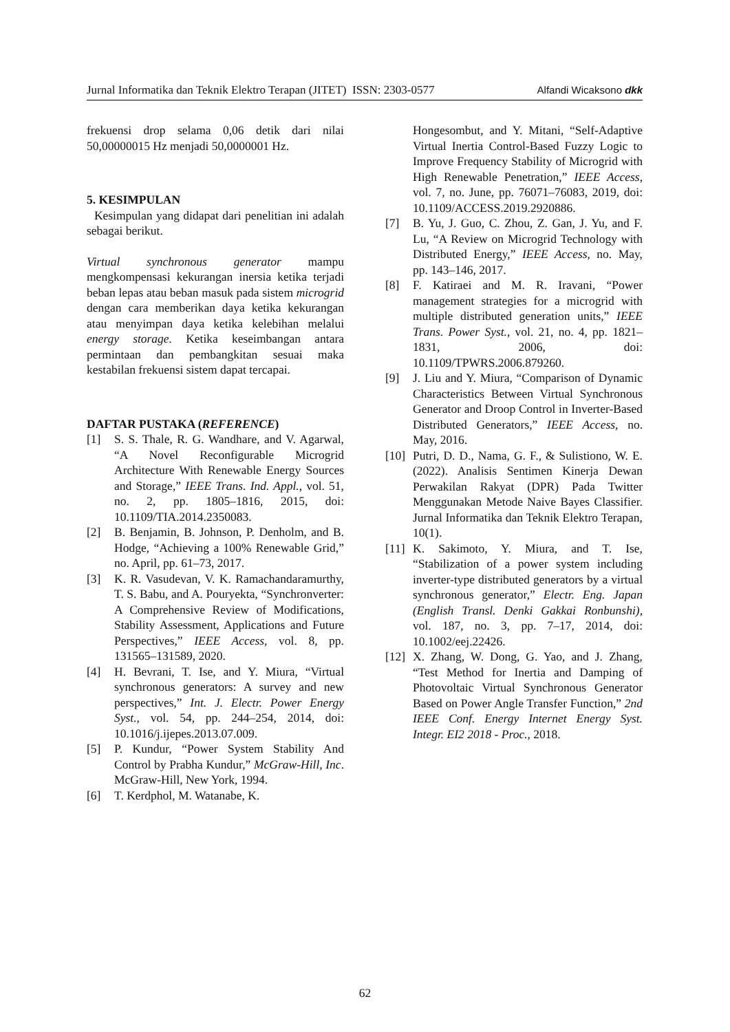Jurnal Informatika dan Teknik Elektro Terapan (JITET) ISSN: 2303-0577 Alfandi Wicaksono dkk
frekuensi drop selama 0,06 detik dari nilai 50,00000015 Hz menjadi 50,0000001 Hz.
5. KESIMPULAN
Kesimpulan yang didapat dari penelitian ini adalah sebagai berikut.
Virtual synchronous generator mampu mengkompensasi kekurangan inersia ketika terjadi beban lepas atau beban masuk pada sistem microgrid dengan cara memberikan daya ketika kekurangan atau menyimpan daya ketika kelebihan melalui energy storage. Ketika keseimbangan antara permintaan dan pembangkitan sesuai maka kestabilan frekuensi sistem dapat tercapai.
DAFTAR PUSTAKA (REFERENCE)
[1] S. S. Thale, R. G. Wandhare, and V. Agarwal, “A Novel Reconfigurable Microgrid Architecture With Renewable Energy Sources and Storage,” IEEE Trans. Ind. Appl., vol. 51, no. 2, pp. 1805–1816, 2015, doi: 10.1109/TIA.2014.2350083.
[2] B. Benjamin, B. Johnson, P. Denholm, and B. Hodge, “Achieving a 100% Renewable Grid,” no. April, pp. 61–73, 2017.
[3] K. R. Vasudevan, V. K. Ramachandaramurthy, T. S. Babu, and A. Pouryekta, “Synchronverter: A Comprehensive Review of Modifications, Stability Assessment, Applications and Future Perspectives,” IEEE Access, vol. 8, pp. 131565–131589, 2020.
[4] H. Bevrani, T. Ise, and Y. Miura, “Virtual synchronous generators: A survey and new perspectives,” Int. J. Electr. Power Energy Syst., vol. 54, pp. 244–254, 2014, doi: 10.1016/j.ijepes.2013.07.009.
[5] P. Kundur, “Power System Stability And Control by Prabha Kundur,” McGraw-Hill, Inc. McGraw-Hill, New York, 1994.
[6] T. Kerdphol, M. Watanabe, K.
Hongesombut, and Y. Mitani, “Self-Adaptive Virtual Inertia Control-Based Fuzzy Logic to Improve Frequency Stability of Microgrid with High Renewable Penetration,” IEEE Access, vol. 7, no. June, pp. 76071–76083, 2019, doi: 10.1109/ACCESS.2019.2920886.
[7] B. Yu, J. Guo, C. Zhou, Z. Gan, J. Yu, and F. Lu, “A Review on Microgrid Technology with Distributed Energy,” IEEE Access, no. May, pp. 143–146, 2017.
[8] F. Katiraei and M. R. Iravani, “Power management strategies for a microgrid with multiple distributed generation units,” IEEE Trans. Power Syst., vol. 21, no. 4, pp. 1821–1831, 2006, doi: 10.1109/TPWRS.2006.879260.
[9] J. Liu and Y. Miura, “Comparison of Dynamic Characteristics Between Virtual Synchronous Generator and Droop Control in Inverter-Based Distributed Generators,” IEEE Access, no. May, 2016.
[10] Putri, D. D., Nama, G. F., & Sulistiono, W. E. (2022). Analisis Sentimen Kinerja Dewan Perwakilan Rakyat (DPR) Pada Twitter Menggunakan Metode Naive Bayes Classifier. Jurnal Informatika dan Teknik Elektro Terapan, 10(1).
[11] K. Sakimoto, Y. Miura, and T. Ise, “Stabilization of a power system including inverter-type distributed generators by a virtual synchronous generator,” Electr. Eng. Japan (English Transl. Denki Gakkai Ronbunshi), vol. 187, no. 3, pp. 7–17, 2014, doi: 10.1002/eej.22426.
[12] X. Zhang, W. Dong, G. Yao, and J. Zhang, “Test Method for Inertia and Damping of Photovoltaic Virtual Synchronous Generator Based on Power Angle Transfer Function,” 2nd IEEE Conf. Energy Internet Energy Syst. Integr. EI2 2018 - Proc., 2018.
62